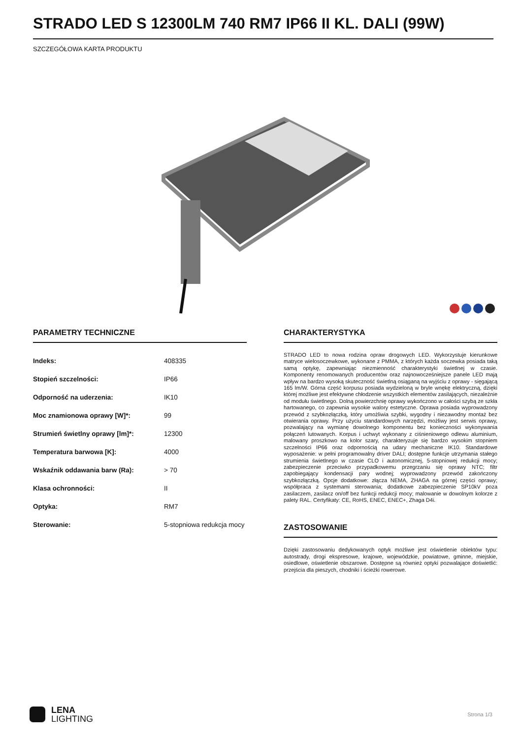STRADO LED S 12300LM 740 RM7 IP66 II KL. DALI (99W)
SZCZEGÓŁOWA KARTA PRODUKTU
PARAMETRY TECHNICZNE
| Indeks: | 408335 |
| Stopień szczelności: | IP66 |
| Odporność na uderzenia: | IK10 |
| Moc znamionowa oprawy [W]*: | 99 |
| Strumień świetlny oprawy [lm]*: | 12300 |
| Temperatura barwowa [K]: | 4000 |
| Wskaźnik oddawania barw (Ra): | > 70 |
| Klasa ochronności: | II |
| Optyka: | RM7 |
| Sterowanie: | 5-stopniowa redukcja mocy |
CHARAKTERYSTYKA
STRADO LED to nowa rodzina opraw drogowych LED. Wykorzystuje kierunkowe matryce wielosoczewkowe, wykonane z PMMA, z których każda soczewka posiada taką samą optykę, zapewniając niezmienność charakterystyki świetlnej w czasie. Komponenty renomowanych producentów oraz najnowocześniejsze panele LED mają wpływ na bardzo wysoką skuteczność świetlną osiąganą na wyjściu z oprawy - sięgającą 165 lm/W. Górna część korpusu posiada wydzieloną w bryle wnękę elektryczną, dzięki której możliwe jest efektywne chłodzenie wszystkich elementów zasilających, niezależnie od modułu świetlnego. Dolną powierzchnię oprawy wykończono w całości szybą ze szkła hartowanego, co zapewnia wysokie walory estetyczne. Oprawa posiada wyprowadzony przewód z szybkozłączką, który umożliwia szybki, wygodny i niezawodny montaż bez otwierania oprawy. Przy użyciu standardowych narzędzi, możliwy jest serwis oprawy, pozwalający na wymianę dowolnego komponentu bez konieczności wykonywania połączeń lutowanych. Korpus i uchwyt wykonany z ciśnieniowego odlewu aluminium, malowany proszkowo na kolor szary, charakteryzuje się bardzo wysokim stopniem szczelności IP66 oraz odpornością na udary mechaniczne IK10. Standardowe wyposażenie: w pełni programowalny driver DALI; dostępne funkcje utrzymania stałego strumienia świetlnego w czasie CLO i autonomicznej, 5-stopniowej redukcji mocy; zabezpieczenie przeciwko przypadkowemu przegrzaniu się oprawy NTC; filtr zapobiegający kondensacji pary wodnej; wyprowadzony przewód zakończony szybkozłączką. Opcje dodatkowe: złącza NEMA, ZHAGA na górnej części oprawy; współpraca z systemami sterowania; dodatkowe zabezpieczenie SP10kV poza zasilaczem, zasilacz on/off bez funkcji redukcji mocy; malowanie w dowolnym kolorze z palety RAL. Certyfikaty: CE, RoHS, ENEC, ENEC+, Zhaga D4i.
ZASTOSOWANIE
Dzięki zastosowaniu dedykowanych optyk możliwe jest oświetlenie obiektów typu: autostrady, drogi ekspresowe, krajowe, wojewódzkie, powiatowe, gminne, miejskie, osiedlowe, oświetlenie obszarowe. Dostępne są również optyki pozwalające doświetlić: przejścia dla pieszych, chodniki i ścieżki rowerowe.
LENA
LIGHTING
Strona 1/3